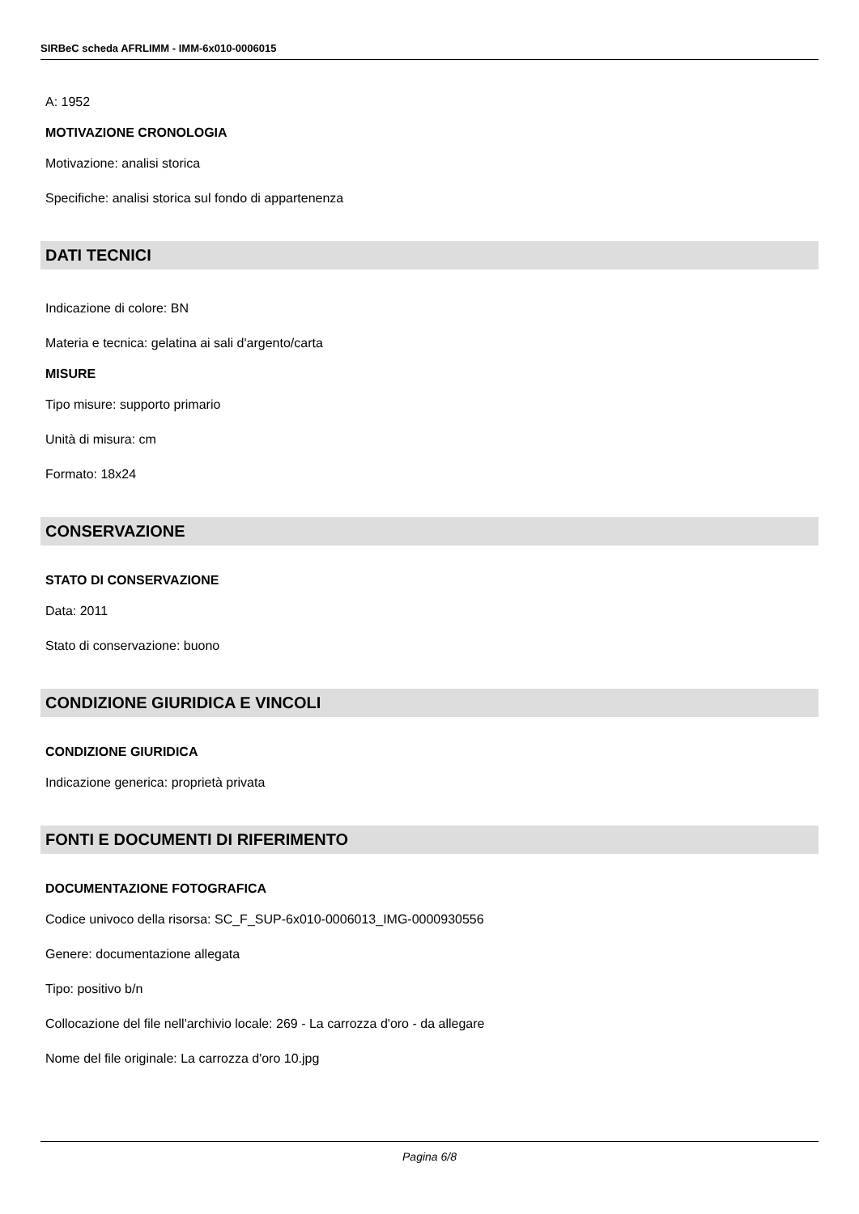SIRBeC scheda AFRLIMM - IMM-6x010-0006015
A: 1952
MOTIVAZIONE CRONOLOGIA
Motivazione: analisi storica
Specifiche: analisi storica sul fondo di appartenenza
DATI TECNICI
Indicazione di colore: BN
Materia e tecnica: gelatina ai sali d'argento/carta
MISURE
Tipo misure: supporto primario
Unità di misura: cm
Formato: 18x24
CONSERVAZIONE
STATO DI CONSERVAZIONE
Data: 2011
Stato di conservazione: buono
CONDIZIONE GIURIDICA E VINCOLI
CONDIZIONE GIURIDICA
Indicazione generica: proprietà privata
FONTI E DOCUMENTI DI RIFERIMENTO
DOCUMENTAZIONE FOTOGRAFICA
Codice univoco della risorsa: SC_F_SUP-6x010-0006013_IMG-0000930556
Genere: documentazione allegata
Tipo: positivo b/n
Collocazione del file nell'archivio locale: 269 - La carrozza d'oro - da allegare
Nome del file originale: La carrozza d'oro 10.jpg
Pagina 6/8